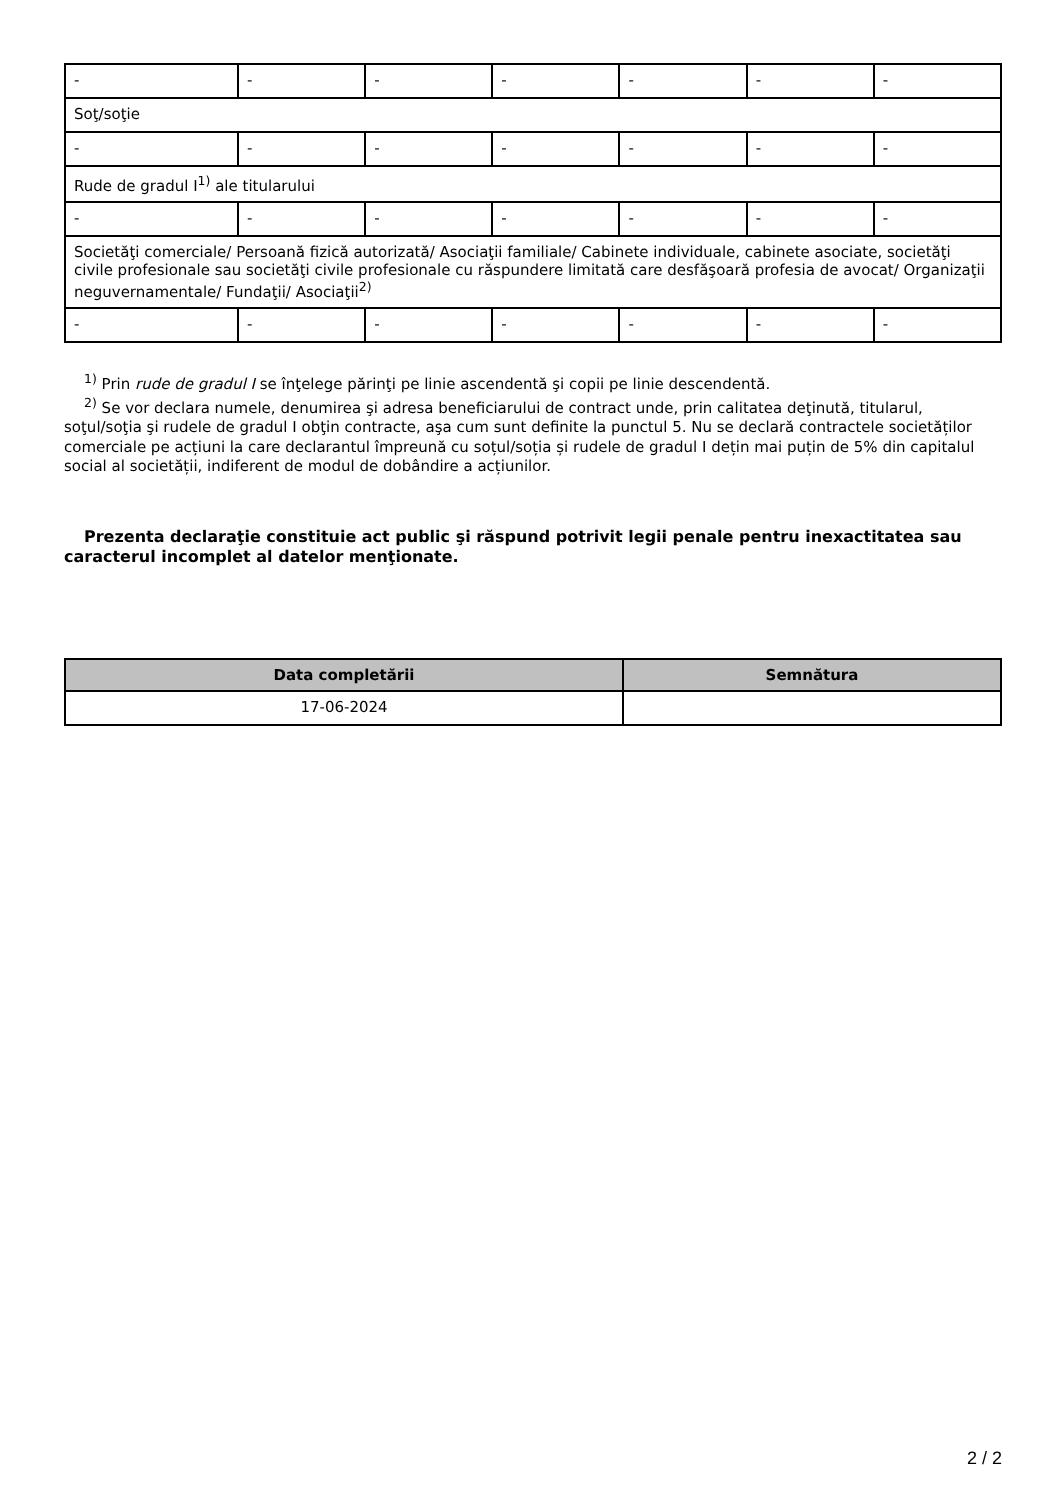| - | - | - | - | - | - | - |
| Soţ/soţie | | | | | | |
| - | - | - | - | - | - | - |
| Rude de gradul I<sup>1)</sup> ale titularului | | | | | | |
| - | - | - | - | - | - | - |
| Societăţi comerciale/ Persoană fizică autorizată/ Asociaţii familiale/ Cabinete individuale, cabinete asociate, societăţi civile profesionale sau societăţi civile profesionale cu răspundere limitată care desfăşoară profesia de avocat/ Organizaţii neguvernamentale/ Fundaţii/ Asociaţii<sup>2)</sup> | | | | | | |
| - | - | - | - | - | - | - |
<sup>1)</sup> Prin rude de gradul I se înţelege părinţi pe linie ascendentă şi copii pe linie descendentă.
<sup>2)</sup> Se vor declara numele, denumirea şi adresa beneficiarului de contract unde, prin calitatea deţinută, titularul, soţul/soţia şi rudele de gradul I obţin contracte, aşa cum sunt definite la punctul 5. Nu se declară contractele societăților comerciale pe acțiuni la care declarantul împreună cu soțul/soția și rudele de gradul I dețin mai puțin de 5% din capitalul social al societății, indiferent de modul de dobândire a acțiunilor.
Prezenta declaraţie constituie act public şi răspund potrivit legii penale pentru inexactitatea sau caracterul incomplet al datelor menţionate.
| Data completării | Semnătura |
| --- | --- |
| 17-06-2024 | |
2 / 2